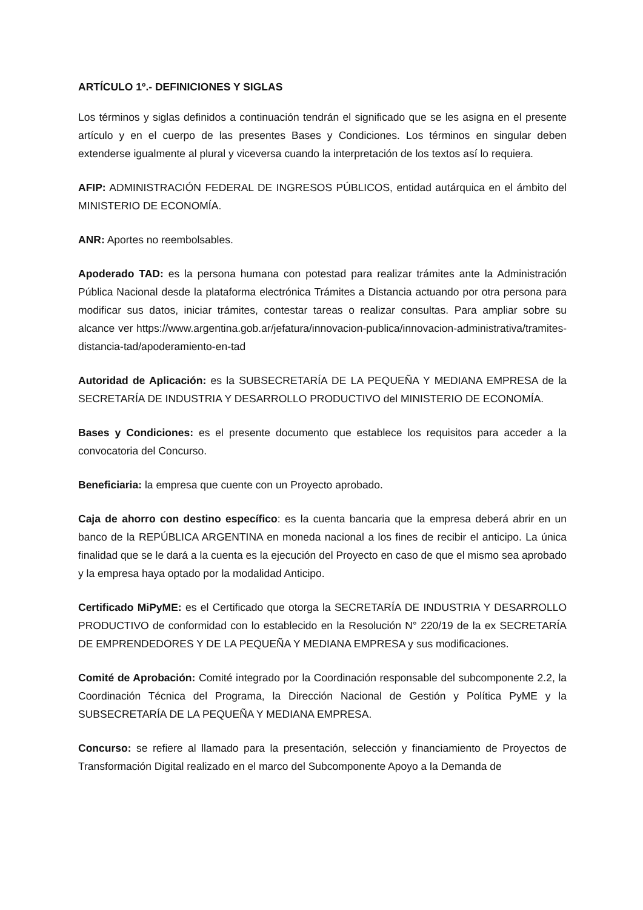ARTÍCULO 1º.- DEFINICIONES Y SIGLAS
Los términos y siglas definidos a continuación tendrán el significado que se les asigna en el presente artículo y en el cuerpo de las presentes Bases y Condiciones. Los términos en singular deben extenderse igualmente al plural y viceversa cuando la interpretación de los textos así lo requiera.
AFIP: ADMINISTRACIÓN FEDERAL DE INGRESOS PÚBLICOS, entidad autárquica en el ámbito del MINISTERIO DE ECONOMÍA.
ANR: Aportes no reembolsables.
Apoderado TAD: es la persona humana con potestad para realizar trámites ante la Administración Pública Nacional desde la plataforma electrónica Trámites a Distancia actuando por otra persona para modificar sus datos, iniciar trámites, contestar tareas o realizar consultas. Para ampliar sobre su alcance ver https://www.argentina.gob.ar/jefatura/innovacion-publica/innovacion-administrativa/tramites-distancia-tad/apoderamiento-en-tad
Autoridad de Aplicación: es la SUBSECRETARÍA DE LA PEQUEÑA Y MEDIANA EMPRESA de la SECRETARÍA DE INDUSTRIA Y DESARROLLO PRODUCTIVO del MINISTERIO DE ECONOMÍA.
Bases y Condiciones: es el presente documento que establece los requisitos para acceder a la convocatoria del Concurso.
Beneficiaria: la empresa que cuente con un Proyecto aprobado.
Caja de ahorro con destino específico: es la cuenta bancaria que la empresa deberá abrir en un banco de la REPÚBLICA ARGENTINA en moneda nacional a los fines de recibir el anticipo. La única finalidad que se le dará a la cuenta es la ejecución del Proyecto en caso de que el mismo sea aprobado y la empresa haya optado por la modalidad Anticipo.
Certificado MiPyME: es el Certificado que otorga la SECRETARÍA DE INDUSTRIA Y DESARROLLO PRODUCTIVO de conformidad con lo establecido en la Resolución N° 220/19 de la ex SECRETARÍA DE EMPRENDEDORES Y DE LA PEQUEÑA Y MEDIANA EMPRESA y sus modificaciones.
Comité de Aprobación: Comité integrado por la Coordinación responsable del subcomponente 2.2, la Coordinación Técnica del Programa, la Dirección Nacional de Gestión y Política PyME y la SUBSECRETARÍA DE LA PEQUEÑA Y MEDIANA EMPRESA.
Concurso: se refiere al llamado para la presentación, selección y financiamiento de Proyectos de Transformación Digital realizado en el marco del Subcomponente Apoyo a la Demanda de